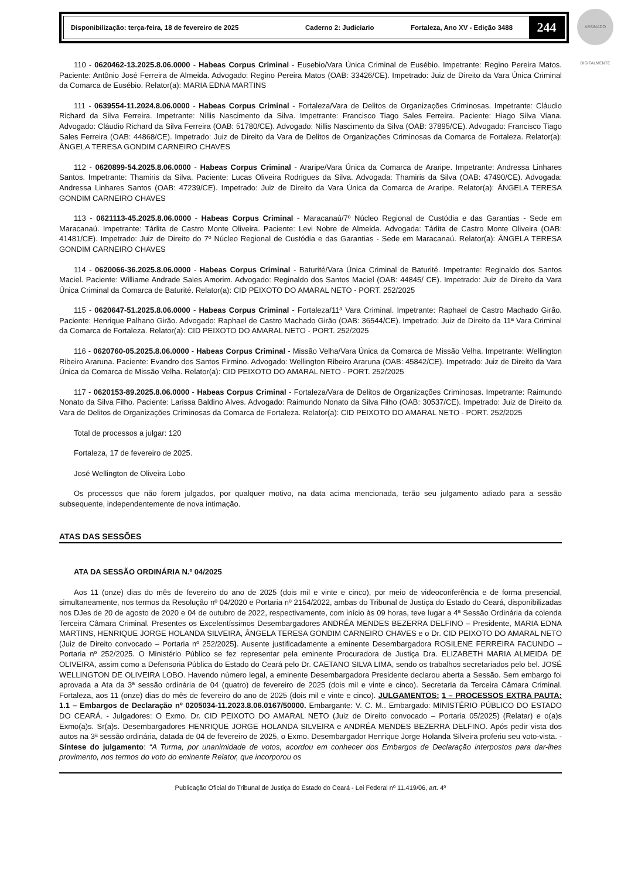ASSINADO DIGITALMENTE
Disponibilização: terça-feira, 18 de fevereiro de 2025 Caderno 2: Judiciario Fortaleza, Ano XV - Edição 3488
244
110 - 0620462-13.2025.8.06.0000 - Habeas Corpus Criminal - Eusebio/Vara Única Criminal de Eusébio. Impetrante: Regino Pereira Matos. Paciente: Antônio José Ferreira de Almeida. Advogado: Regino Pereira Matos (OAB: 33426/CE). Impetrado: Juiz de Direito da Vara Única Criminal da Comarca de Eusébio. Relator(a): MARIA EDNA MARTINS
111 - 0639554-11.2024.8.06.0000 - Habeas Corpus Criminal - Fortaleza/Vara de Delitos de Organizações Criminosas. Impetrante: Cláudio Richard da Silva Ferreira. Impetrante: Nillis Nascimento da Silva. Impetrante: Francisco Tiago Sales Ferreira. Paciente: Hiago Silva Viana. Advogado: Cláudio Richard da Silva Ferreira (OAB: 51780/CE). Advogado: Nillis Nascimento da Silva (OAB: 37895/CE). Advogado: Francisco Tiago Sales Ferreira (OAB: 44868/CE). Impetrado: Juiz de Direito da Vara de Delitos de Organizações Criminosas da Comarca de Fortaleza. Relator(a): ÂNGELA TERESA GONDIM CARNEIRO CHAVES
112 - 0620899-54.2025.8.06.0000 - Habeas Corpus Criminal - Araripe/Vara Única da Comarca de Araripe. Impetrante: Andressa Linhares Santos. Impetrante: Thamiris da Silva. Paciente: Lucas Oliveira Rodrigues da Silva. Advogada: Thamiris da Silva (OAB: 47490/CE). Advogada: Andressa Linhares Santos (OAB: 47239/CE). Impetrado: Juiz de Direito da Vara Única da Comarca de Araripe. Relator(a): ÂNGELA TERESA GONDIM CARNEIRO CHAVES
113 - 0621113-45.2025.8.06.0000 - Habeas Corpus Criminal - Maracanaú/7º Núcleo Regional de Custódia e das Garantias - Sede em Maracanaú. Impetrante: Tárlita de Castro Monte Oliveira. Paciente: Levi Nobre de Almeida. Advogada: Tárlita de Castro Monte Oliveira (OAB: 41481/CE). Impetrado: Juiz de Direito do 7º Núcleo Regional de Custódia e das Garantias - Sede em Maracanaú. Relator(a): ÂNGELA TERESA GONDIM CARNEIRO CHAVES
114 - 0620066-36.2025.8.06.0000 - Habeas Corpus Criminal - Baturité/Vara Única Criminal de Baturité. Impetrante: Reginaldo dos Santos Maciel. Paciente: Williame Andrade Sales Amorim. Advogado: Reginaldo dos Santos Maciel (OAB: 44845/ CE). Impetrado: Juiz de Direito da Vara Única Criminal da Comarca de Baturité. Relator(a): CID PEIXOTO DO AMARAL NETO - PORT. 252/2025
115 - 0620647-51.2025.8.06.0000 - Habeas Corpus Criminal - Fortaleza/11ª Vara Criminal. Impetrante: Raphael de Castro Machado Girão. Paciente: Henrique Palhano Girão. Advogado: Raphael de Castro Machado Girão (OAB: 36544/CE). Impetrado: Juiz de Direito da 11ª Vara Criminal da Comarca de Fortaleza. Relator(a): CID PEIXOTO DO AMARAL NETO - PORT. 252/2025
116 - 0620760-05.2025.8.06.0000 - Habeas Corpus Criminal - Missão Velha/Vara Única da Comarca de Missão Velha. Impetrante: Wellington Ribeiro Araruna. Paciente: Evandro dos Santos Firmino. Advogado: Wellington Ribeiro Araruna (OAB: 45842/CE). Impetrado: Juiz de Direito da Vara Única da Comarca de Missão Velha. Relator(a): CID PEIXOTO DO AMARAL NETO - PORT. 252/2025
117 - 0620153-89.2025.8.06.0000 - Habeas Corpus Criminal - Fortaleza/Vara de Delitos de Organizações Criminosas. Impetrante: Raimundo Nonato da Silva Filho. Paciente: Larissa Baldino Alves. Advogado: Raimundo Nonato da Silva Filho (OAB: 30537/CE). Impetrado: Juiz de Direito da Vara de Delitos de Organizações Criminosas da Comarca de Fortaleza. Relator(a): CID PEIXOTO DO AMARAL NETO - PORT. 252/2025
Total de processos a julgar: 120
Fortaleza, 17 de fevereiro de 2025.
José Wellington de Oliveira Lobo
Os processos que não forem julgados, por qualquer motivo, na data acima mencionada, terão seu julgamento adiado para a sessão subsequente, independentemente de nova intimação.
ATAS DAS SESSÕES
ATA DA SESSÃO ORDINÁRIA N.º 04/2025
Aos 11 (onze) dias do mês de fevereiro do ano de 2025 (dois mil e vinte e cinco), por meio de videoconferência e de forma presencial, simultaneamente, nos termos da Resolução nº 04/2020 e Portaria nº 2154/2022, ambas do Tribunal de Justiça do Estado do Ceará, disponibilizadas nos DJes de 20 de agosto de 2020 e 04 de outubro de 2022, respectivamente, com início às 09 horas, teve lugar a 4ª Sessão Ordinária da colenda Terceira Câmara Criminal. Presentes os Excelentíssimos Desembargadores ANDRÉA MENDES BEZERRA DELFINO – Presidente, MARIA EDNA MARTINS, HENRIQUE JORGE HOLANDA SILVEIRA, ÂNGELA TERESA GONDIM CARNEIRO CHAVES e o Dr. CID PEIXOTO DO AMARAL NETO (Juiz de Direito convocado – Portaria nº 252/2025). Ausente justificadamente a eminente Desembargadora ROSILENE FERREIRA FACUNDO – Portaria nº 252/2025. O Ministério Público se fez representar pela eminente Procuradora de Justiça Dra. ELIZABETH MARIA ALMEIDA DE OLIVEIRA, assim como a Defensoria Pública do Estado do Ceará pelo Dr. CAETANO SILVA LIMA, sendo os trabalhos secretariados pelo bel. JOSÉ WELLINGTON DE OLIVEIRA LOBO. Havendo número legal, a eminente Desembargadora Presidente declarou aberta a Sessão. Sem embargo foi aprovada a Ata da 3ª sessão ordinária de 04 (quatro) de fevereiro de 2025 (dois mil e vinte e cinco). Secretaria da Terceira Câmara Criminal. Fortaleza, aos 11 (onze) dias do mês de fevereiro do ano de 2025 (dois mil e vinte e cinco). JULGAMENTOS: 1 – PROCESSOS EXTRA PAUTA: 1.1 – Embargos de Declaração nº 0205034-11.2023.8.06.0167/50000. Embargante: V. C. M.. Embargado: MINISTÉRIO PÚBLICO DO ESTADO DO CEARÁ. - Julgadores: O Exmo. Dr. CID PEIXOTO DO AMARAL NETO (Juiz de Direito convocado – Portaria 05/2025) (Relatar) e o(a)s Exmo(a)s. Sr(a)s. Desembargadores HENRIQUE JORGE HOLANDA SILVEIRA e ANDRÉA MENDES BEZERRA DELFINO. Após pedir vista dos autos na 3ª sessão ordinária, datada de 04 de fevereiro de 2025, o Exmo. Desembargador Henrique Jorge Holanda Silveira proferiu seu voto-vista. - Síntese do julgamento: “A Turma, por unanimidade de votos, acordou em conhecer dos Embargos de Declaração interpostos para dar-lhes provimento, nos termos do voto do eminente Relator, que incorporou os
Publicação Oficial do Tribunal de Justiça do Estado do Ceará - Lei Federal nº 11.419/06, art. 4º